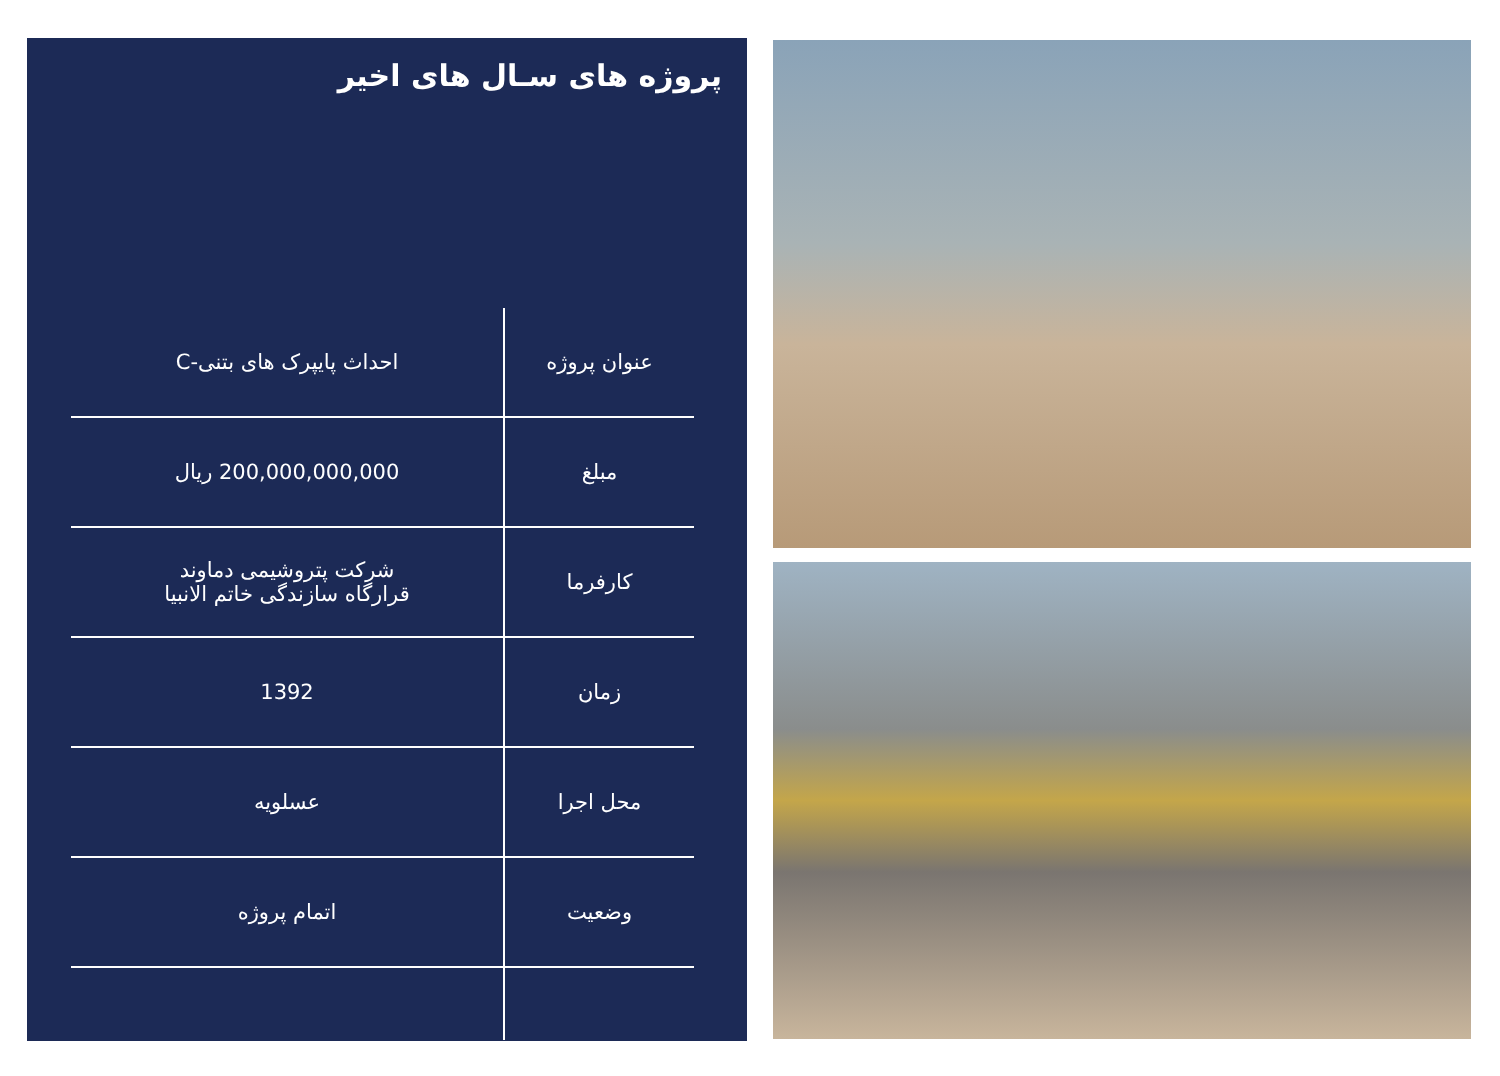پروژه های سـال های اخیر
| عنوان پروژه | احداث پایپرک های بتنی-C |
| مبلغ | 200,000,000,000 ریال |
| کارفرما | شرکت پتروشیمی دماوند قرارگاه سازندگی خاتم الانبیا |
| زمان | 1392 |
| محل اجرا | عسلویه |
| وضعیت | اتمام پروژه |